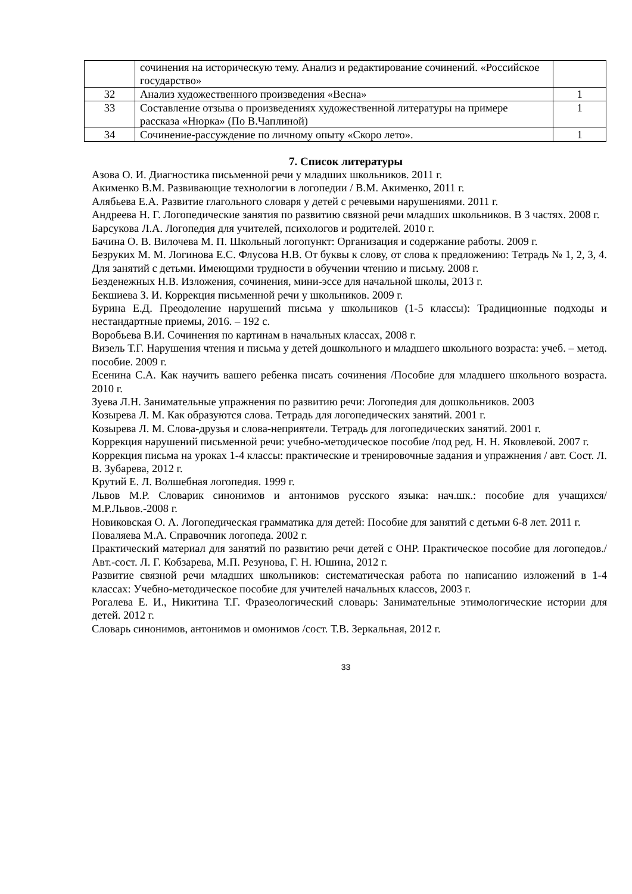| | сочинения на историческую тему. Анализ и редактирование сочинений. «Российское государство» | |
| 32 | Анализ художественного произведения «Весна» | 1 |
| 33 | Составление отзыва о произведениях художественной литературы на примере рассказа «Нюрка» (По В.Чаплиной) | 1 |
| 34 | Сочинение-рассуждение по личному опыту «Скоро лето». | 1 |
7. Список литературы
Азова О. И. Диагностика письменной речи у младших школьников. 2011 г.
Акименко В.М. Развивающие технологии в логопедии / В.М. Акименко, 2011 г.
Алябьева Е.А. Развитие глагольного словаря у детей с речевыми нарушениями. 2011 г.
Андреева Н. Г. Логопедические занятия по развитию связной речи младших школьников. В 3 частях. 2008 г.
Барсукова Л.А. Логопедия для учителей, психологов и родителей. 2010 г.
Бачина О. В. Вилочева М. П. Школьный логопункт: Организация и содержание работы. 2009 г.
Безруких М. М. Логинова Е.С. Флусова Н.В. От буквы к слову, от слова к предложению: Тетрадь № 1, 2, 3, 4. Для занятий с детьми. Имеющими трудности в обучении чтению и письму. 2008 г.
Безденежных Н.В. Изложения, сочинения, мини-эссе для начальной школы, 2013 г.
Бекшиева З. И. Коррекция письменной речи у школьников. 2009 г.
Бурина Е.Д. Преодоление нарушений письма у школьников (1-5 классы): Традиционные подходы и нестандартные приемы, 2016. – 192 с.
Воробьева В.И. Сочинения по картинам в начальных классах, 2008 г.
Визель Т.Г. Нарушения чтения и письма у детей дошкольного и младшего школьного возраста: учеб. – метод. пособие. 2009 г.
Есенина С.А. Как научить вашего ребенка писать сочинения /Пособие для младшего школьного возраста. 2010 г.
Зуева Л.Н. Занимательные упражнения по развитию речи: Логопедия для дошкольников. 2003
Козырева Л. М. Как образуются слова. Тетрадь для логопедических занятий. 2001 г.
Козырева Л. М. Слова-друзья и слова-неприятели. Тетрадь для логопедических занятий. 2001 г.
Коррекция нарушений письменной речи: учебно-методическое пособие /под ред. Н. Н. Яковлевой. 2007 г.
Коррекция письма на уроках 1-4 классы: практические и тренировочные задания и упражнения / авт. Сост. Л. В. Зубарева, 2012 г.
Крутий Е. Л. Волшебная логопедия. 1999 г.
Львов М.Р. Словарик синонимов и антонимов русского языка: нач.шк.: пособие для учащихся/ М.Р.Львов.-2008 г.
Новиковская О. А. Логопедическая грамматика для детей: Пособие для занятий с детьми 6-8 лет. 2011 г.
Поваляева М.А. Справочник логопеда. 2002 г.
Практический материал для занятий по развитию речи детей с ОНР. Практическое пособие для логопедов./ Авт.-сост. Л. Г. Кобзарева, М.П. Резунова, Г. Н. Юшина, 2012 г.
Развитие связной речи младших школьников: систематическая работа по написанию изложений в 1-4 классах: Учебно-методическое пособие для учителей начальных классов, 2003 г.
Рогалева Е. И., Никитина Т.Г. Фразеологический словарь: Занимательные этимологические истории для детей. 2012 г.
Словарь синонимов, антонимов и омонимов /сост. Т.В. Зеркальная, 2012 г.
33